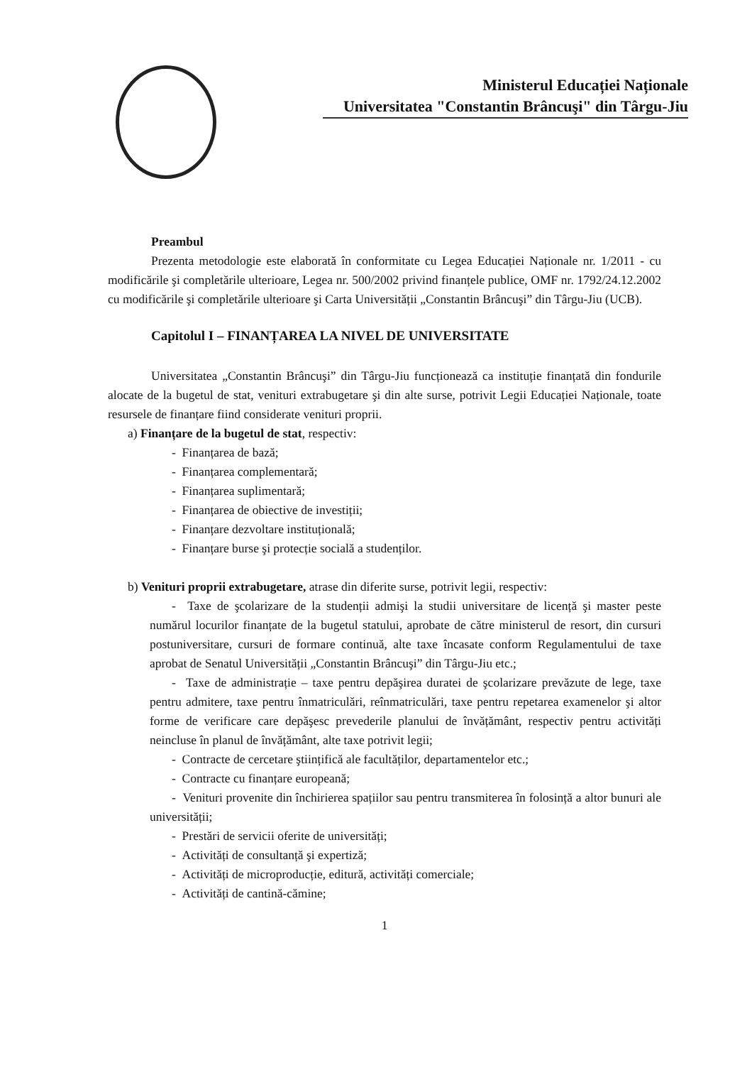Ministerul Educației Naționale
Universitatea "Constantin Brâncuşi" din Târgu-Jiu
Preambul
Prezenta metodologie este elaborată în conformitate cu Legea Educației Naționale nr. 1/2011 - cu modificările şi completările ulterioare, Legea nr. 500/2002 privind finanțele publice, OMF nr. 1792/24.12.2002 cu modificările şi completările ulterioare şi Carta Universității „Constantin Brâncuşi” din Târgu-Jiu (UCB).
Capitolul I – FINANȚAREA LA NIVEL DE UNIVERSITATE
Universitatea „Constantin Brâncuşi” din Târgu-Jiu funcționează ca instituție finanțată din fondurile alocate de la bugetul de stat, venituri extrabugetare şi din alte surse, potrivit Legii Educației Naționale, toate resursele de finanțare fiind considerate venituri proprii.
a) Finanțare de la bugetul de stat, respectiv:
- Finanțarea de bază;
- Finanțarea complementară;
- Finanțarea suplimentară;
- Finanțarea de obiective de investiții;
- Finanțare dezvoltare instituțională;
- Finanțare burse şi protecție socială a studenților.
b) Venituri proprii extrabugetare, atrase din diferite surse, potrivit legii, respectiv:
- Taxe de şcolarizare de la studenții admişi la studii universitare de licență şi master peste numărul locurilor finanțate de la bugetul statului, aprobate de către ministerul de resort, din cursuri postuniversitare, cursuri de formare continuă, alte taxe încasate conform Regulamentului de taxe aprobat de Senatul Universității „Constantin Brâncuşi” din Târgu-Jiu etc.;
- Taxe de administrație – taxe pentru depăşirea duratei de şcolarizare prevăzute de lege, taxe pentru admitere, taxe pentru înmatriculări, reînmatriculări, taxe pentru repetarea examenelor şi altor forme de verificare care depăşesc prevederile planului de învățământ, respectiv pentru activități neincluse în planul de învățământ, alte taxe potrivit legii;
- Contracte de cercetare ştiințifică ale facultăților, departamentelor etc.;
- Contracte cu finanțare europeană;
- Venituri provenite din închirierea spațiilor sau pentru transmiterea în folosință a altor bunuri ale universității;
- Prestări de servicii oferite de universități;
- Activități de consultanță şi expertiză;
- Activități de microproducție, editură, activități comerciale;
- Activități de cantină-cămine;
1